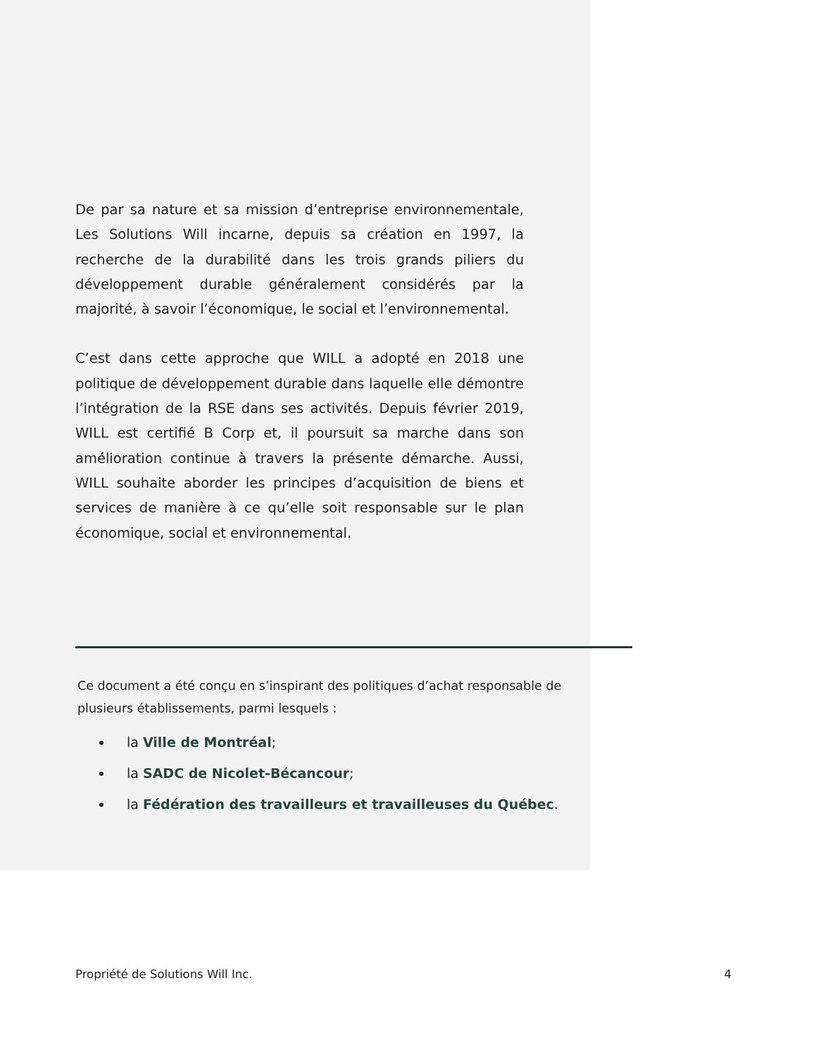De par sa nature et sa mission d’entreprise environnementale, Les Solutions Will incarne, depuis sa création en 1997, la recherche de la durabilité dans les trois grands piliers du développement durable généralement considérés par la majorité, à savoir l’économique, le social et l’environnemental.
C’est dans cette approche que WILL a adopté en 2018 une politique de développement durable dans laquelle elle démontre l’intégration de la RSE dans ses activités. Depuis février 2019, WILL est certifié B Corp et, il poursuit sa marche dans son amélioration continue à travers la présente démarche. Aussi, WILL souhaite aborder les principes d’acquisition de biens et services de manière à ce qu’elle soit responsable sur le plan économique, social et environnemental.
Ce document a été conçu en s’inspirant des politiques d’achat responsable de plusieurs établissements, parmi lesquels :
la Ville de Montréal;
la SADC de Nicolet-Bécancour;
la Fédération des travailleurs et travailleuses du Québec.
Propriété de Solutions Will Inc. 4